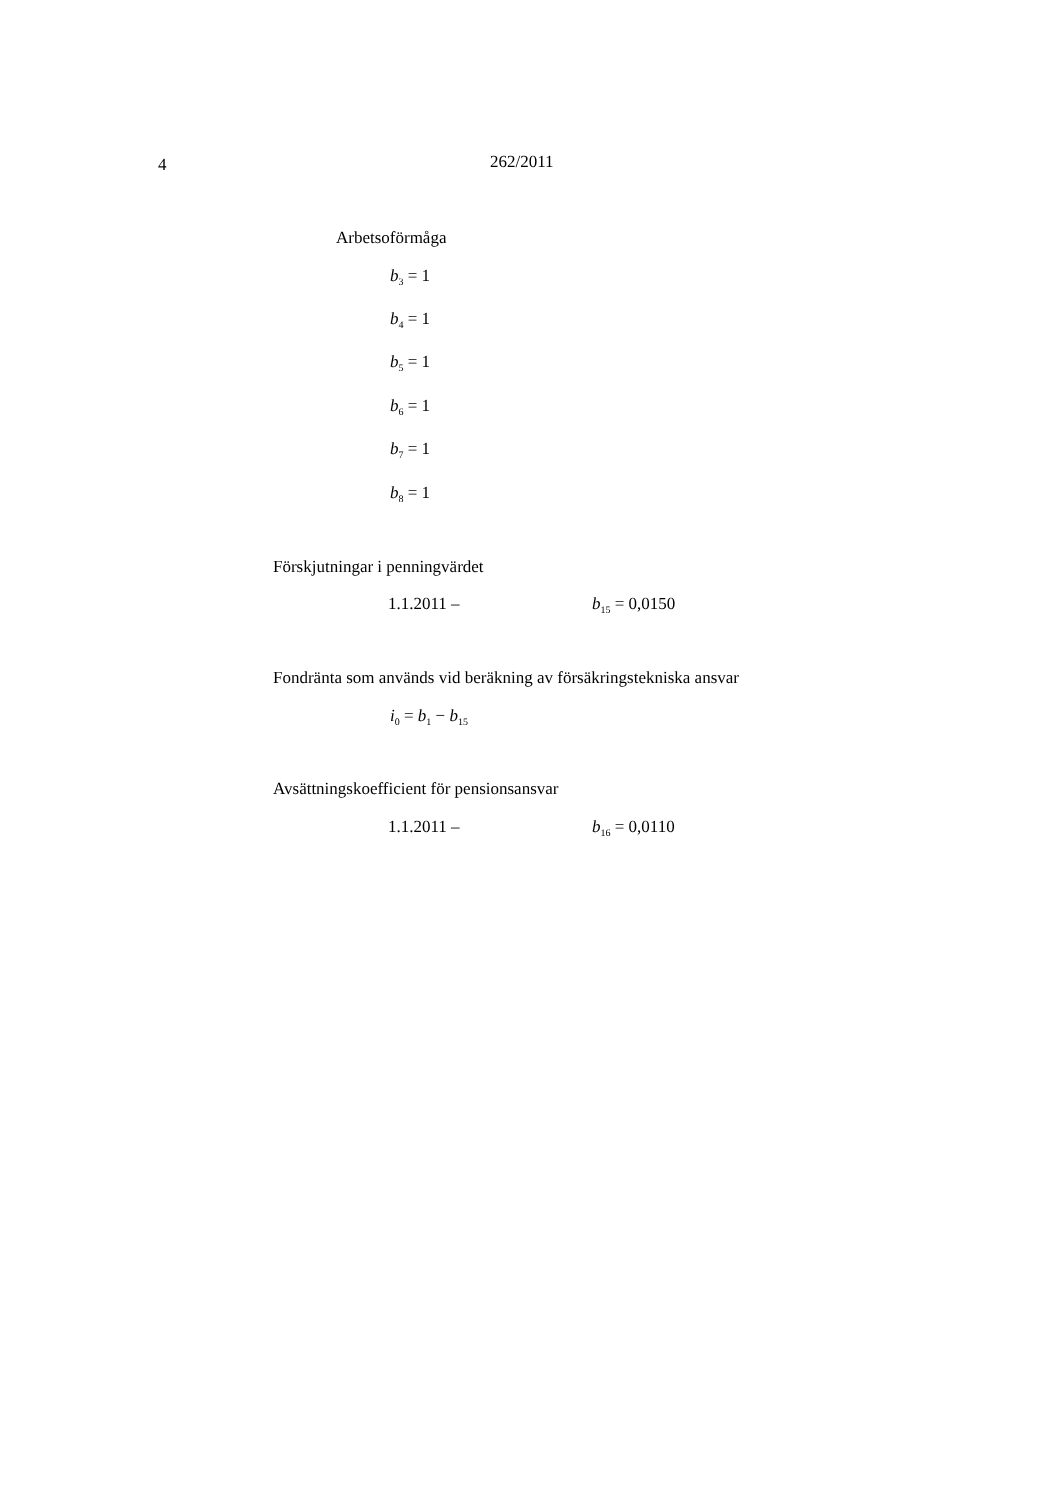4 262/2011
Arbetsoförmåga
b<sub>3</sub> = 1
b<sub>4</sub> = 1
b<sub>5</sub> = 1
b<sub>6</sub> = 1
b<sub>7</sub> = 1
b<sub>8</sub> = 1
Förskjutningar i penningvärdet
1.1.2011 – b<sub>15</sub> = 0,0150
Fondränta som används vid beräkning av försäkringstekniska ansvar
i<sub>0</sub> = b<sub>1</sub> − b<sub>15</sub>
Avsättningskoefficient för pensionsansvar
1.1.2011 – b<sub>16</sub> = 0,0110